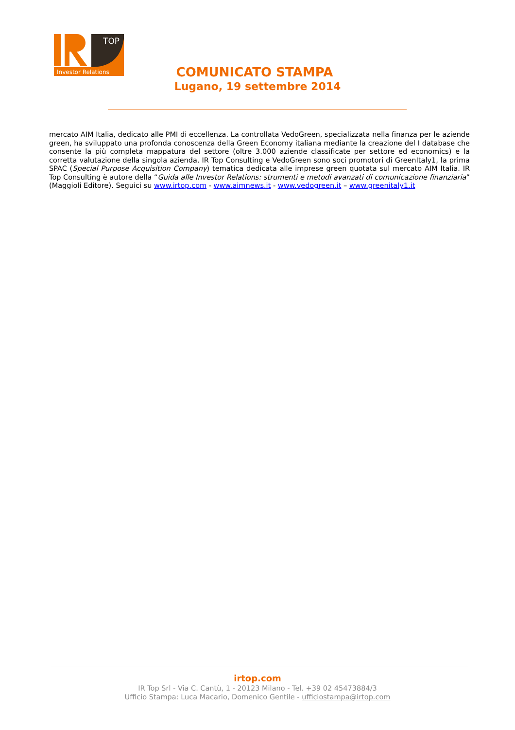TOP
Investor Relations
COMUNICATO STAMPA
Lugano, 19 settembre 2014
mercato AIM Italia, dedicato alle PMI di eccellenza. La controllata VedoGreen, specializzata nella finanza per le aziende green, ha sviluppato una profonda conoscenza della Green Economy italiana mediante la creazione del I database che consente la più completa mappatura del settore (oltre 3.000 aziende classificate per settore ed economics) e la corretta valutazione della singola azienda. IR Top Consulting e VedoGreen sono soci promotori di GreenItaly1, la prima SPAC (Special Purpose Acquisition Company) tematica dedicata alle imprese green quotata sul mercato AIM Italia. IR Top Consulting è autore della “Guida alle Investor Relations: strumenti e metodi avanzati di comunicazione finanziaria” (Maggioli Editore). Seguici su www.irtop.com - www.aimnews.it - www.vedogreen.it – www.greenitaly1.it
irtop.com
IR Top Srl - Via C. Cantù, 1 - 20123 Milano - Tel. +39 02 45473884/3
Ufficio Stampa: Luca Macario, Domenico Gentile - ufficiostampa@irtop.com